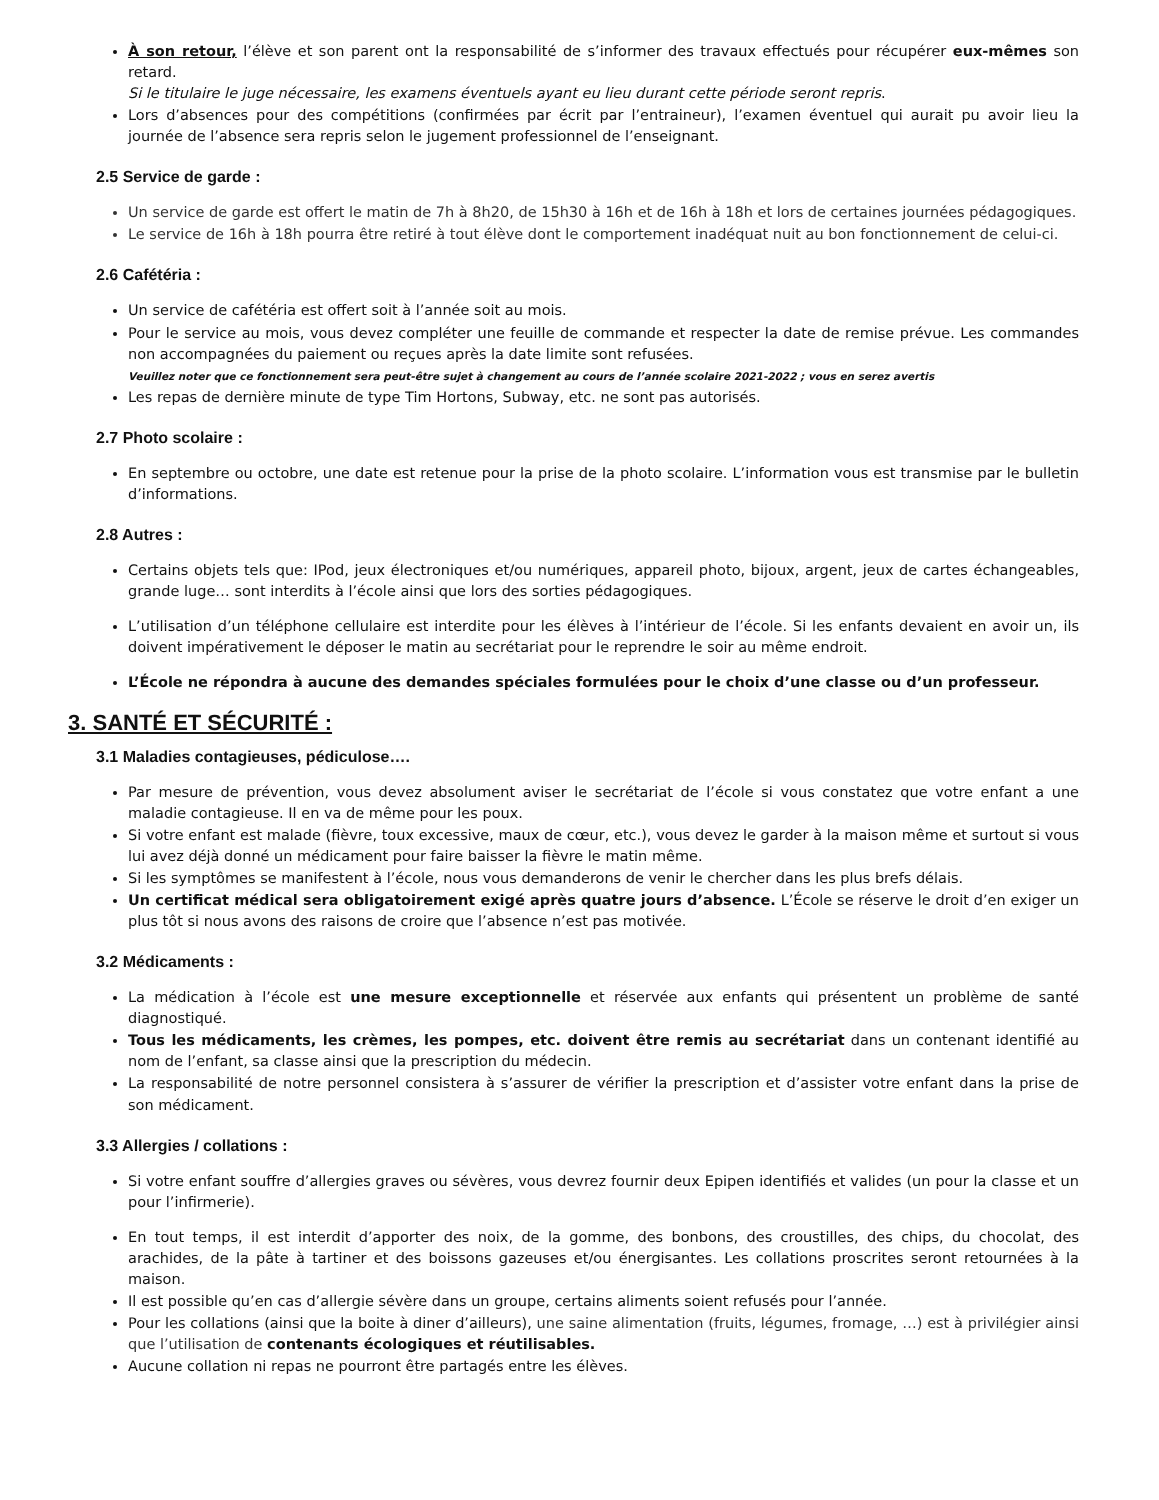À son retour, l’élève et son parent ont la responsabilité de s’informer des travaux effectués pour récupérer eux-mêmes son retard.
Si le titulaire le juge nécessaire, les examens éventuels ayant eu lieu durant cette période seront repris.
Lors d’absences pour des compétitions (confirmées par écrit par l’entraineur), l’examen éventuel qui aurait pu avoir lieu la journée de l’absence sera repris selon le jugement professionnel de l’enseignant.
2.5 Service de garde :
Un service de garde est offert le matin de 7h à 8h20, de 15h30 à 16h et de 16h à 18h et lors de certaines journées pédagogiques.
Le service de 16h à 18h pourra être retiré à tout élève dont le comportement inadéquat nuit au bon fonctionnement de celui-ci.
2.6 Cafétéria :
Un service de cafétéria est offert soit à l’année soit au mois.
Pour le service au mois, vous devez compléter une feuille de commande et respecter la date de remise prévue. Les commandes non accompagnées du paiement ou reçues après la date limite sont refusées.
Veuillez noter que ce fonctionnement sera peut-être sujet à changement au cours de l’année scolaire 2021-2022 ; vous en serez avertis
Les repas de dernière minute de type Tim Hortons, Subway, etc. ne sont pas autorisés.
2.7 Photo scolaire :
En septembre ou octobre, une date est retenue pour la prise de la photo scolaire. L’information vous est transmise par le bulletin d’informations.
2.8 Autres :
Certains objets tels que: IPod, jeux électroniques et/ou numériques, appareil photo, bijoux, argent, jeux de cartes échangeables, grande luge… sont interdits à l’école ainsi que lors des sorties pédagogiques.
L’utilisation d’un téléphone cellulaire est interdite pour les élèves à l’intérieur de l’école. Si les enfants devaient en avoir un, ils doivent impérativement le déposer le matin au secrétariat pour le reprendre le soir au même endroit.
L’École ne répondra à aucune des demandes spéciales formulées pour le choix d’une classe ou d’un professeur.
3. SANTÉ ET SÉCURITÉ :
3.1 Maladies contagieuses, pédiculose….
Par mesure de prévention, vous devez absolument aviser le secrétariat de l’école si vous constatez que votre enfant a une maladie contagieuse. Il en va de même pour les poux.
Si votre enfant est malade (fièvre, toux excessive, maux de cœur, etc.), vous devez le garder à la maison même et surtout si vous lui avez déjà donné un médicament pour faire baisser la fièvre le matin même.
Si les symptômes se manifestent à l’école, nous vous demanderons de venir le chercher dans les plus brefs délais.
Un certificat médical sera obligatoirement exigé après quatre jours d’absence. L’École se réserve le droit d’en exiger un plus tôt si nous avons des raisons de croire que l’absence n’est pas motivée.
3.2 Médicaments :
La médication à l’école est une mesure exceptionnelle et réservée aux enfants qui présentent un problème de santé diagnostiqué.
Tous les médicaments, les crèmes, les pompes, etc. doivent être remis au secrétariat dans un contenant identifié au nom de l’enfant, sa classe ainsi que la prescription du médecin.
La responsabilité de notre personnel consistera à s’assurer de vérifier la prescription et d’assister votre enfant dans la prise de son médicament.
3.3 Allergies / collations :
Si votre enfant souffre d’allergies graves ou sévères, vous devrez fournir deux Epipen identifiés et valides (un pour la classe et un pour l’infirmerie).
En tout temps, il est interdit d’apporter des noix, de la gomme, des bonbons, des croustilles, des chips, du chocolat, des arachides, de la pâte à tartiner et des boissons gazeuses et/ou énergisantes. Les collations proscrites seront retournées à la maison.
Il est possible qu’en cas d’allergie sévère dans un groupe, certains aliments soient refusés pour l’année.
Pour les collations (ainsi que la boite à diner d’ailleurs), une saine alimentation (fruits, légumes, fromage, …) est à privilégier ainsi que l’utilisation de contenants écologiques et réutilisables.
Aucune collation ni repas ne pourront être partagés entre les élèves.